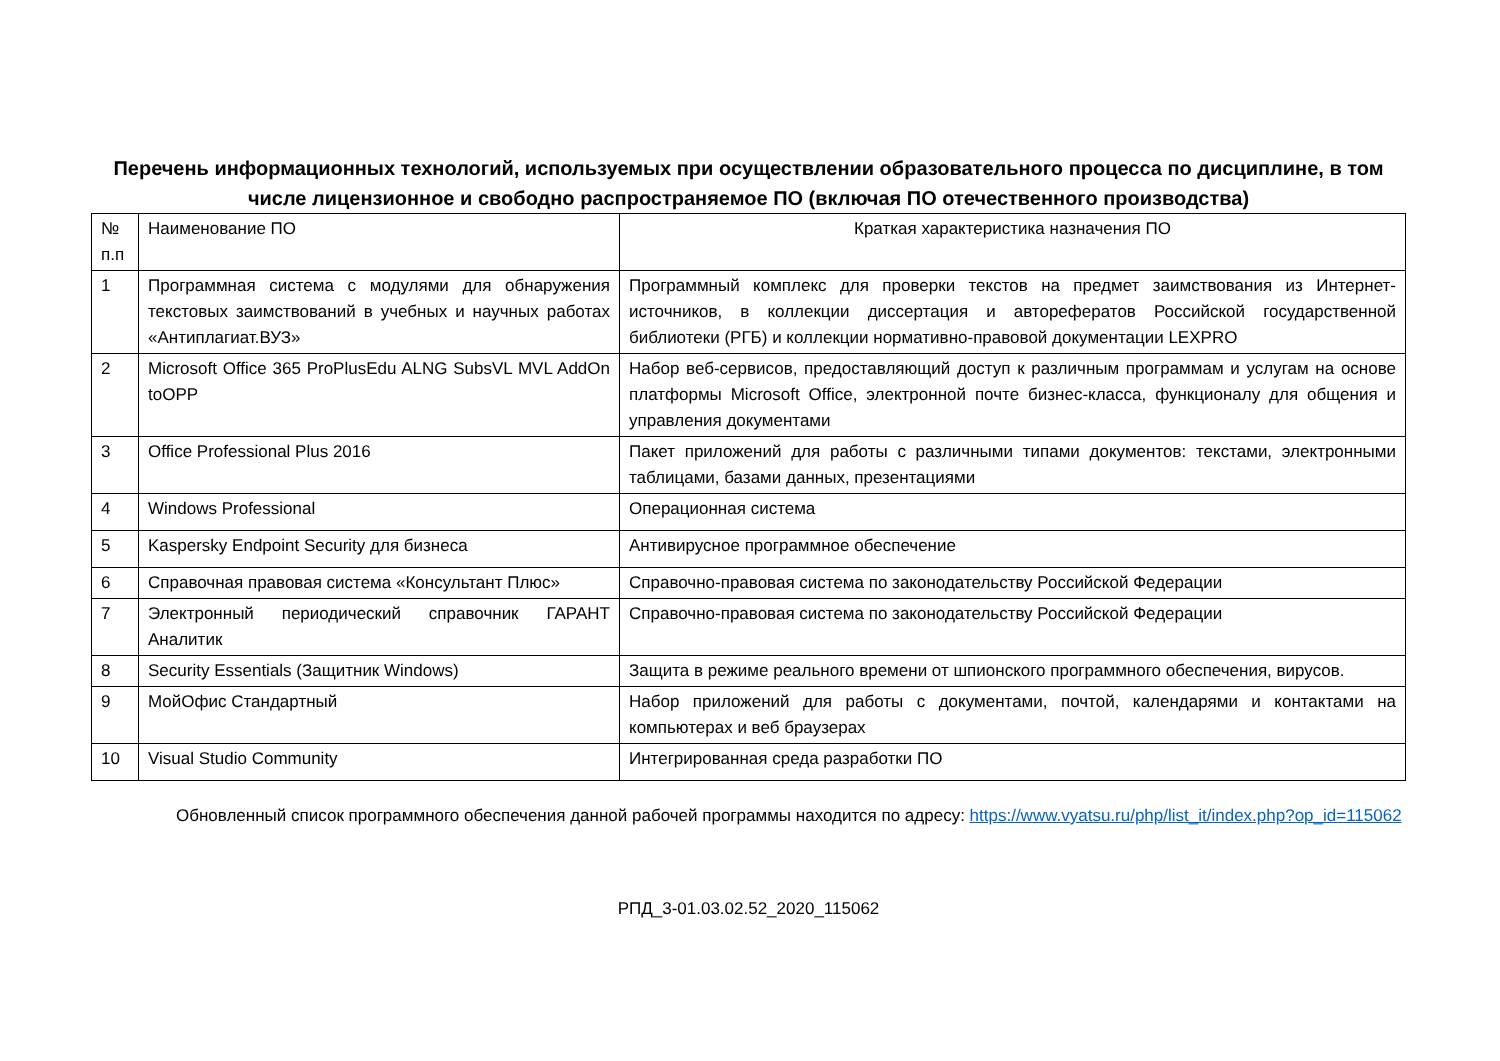Перечень информационных технологий, используемых при осуществлении образовательного процесса по дисциплине, в том числе лицензионное и свободно распространяемое ПО (включая ПО отечественного производства)
| № п.п | Наименование ПО | Краткая характеристика назначения ПО |
| 1 | Программная система с модулями для обнаружения текстовых заимствований в учебных и научных работах «Антиплагиат.ВУЗ» | Программный комплекс для проверки текстов на предмет заимствования из Интернет-источников, в коллекции диссертация и авторефератов Российской государственной библиотеки (РГБ) и коллекции нормативно-правовой документации LEXPRO |
| 2 | Microsoft Office 365 ProPlusEdu ALNG SubsVL MVL AddOn toOPP | Набор веб-сервисов, предоставляющий доступ к различным программам и услугам на основе платформы Microsoft Office, электронной почте бизнес-класса, функционалу для общения и управления документами |
| 3 | Office Professional Plus 2016 | Пакет приложений для работы с различными типами документов: текстами, электронными таблицами, базами данных, презентациями |
| 4 | Windows Professional | Операционная система |
| 5 | Kaspersky Endpoint Security для бизнеса | Антивирусное программное обеспечение |
| 6 | Справочная правовая система «Консультант Плюс» | Справочно-правовая система по законодательству Российской Федерации |
| 7 | Электронный периодический справочник ГАРАНТ Аналитик | Справочно-правовая система по законодательству Российской Федерации |
| 8 | Security Essentials (Защитник Windows) | Защита в режиме реального времени от шпионского программного обеспечения, вирусов. |
| 9 | МойОфис Стандартный | Набор приложений для работы с документами, почтой, календарями и контактами на компьютерах и веб браузерах |
| 10 | Visual Studio Community | Интегрированная среда разработки ПО |
Обновленный список программного обеспечения данной рабочей программы находится по адресу: https://www.vyatsu.ru/php/list_it/index.php?op_id=115062
РПД_3-01.03.02.52_2020_115062